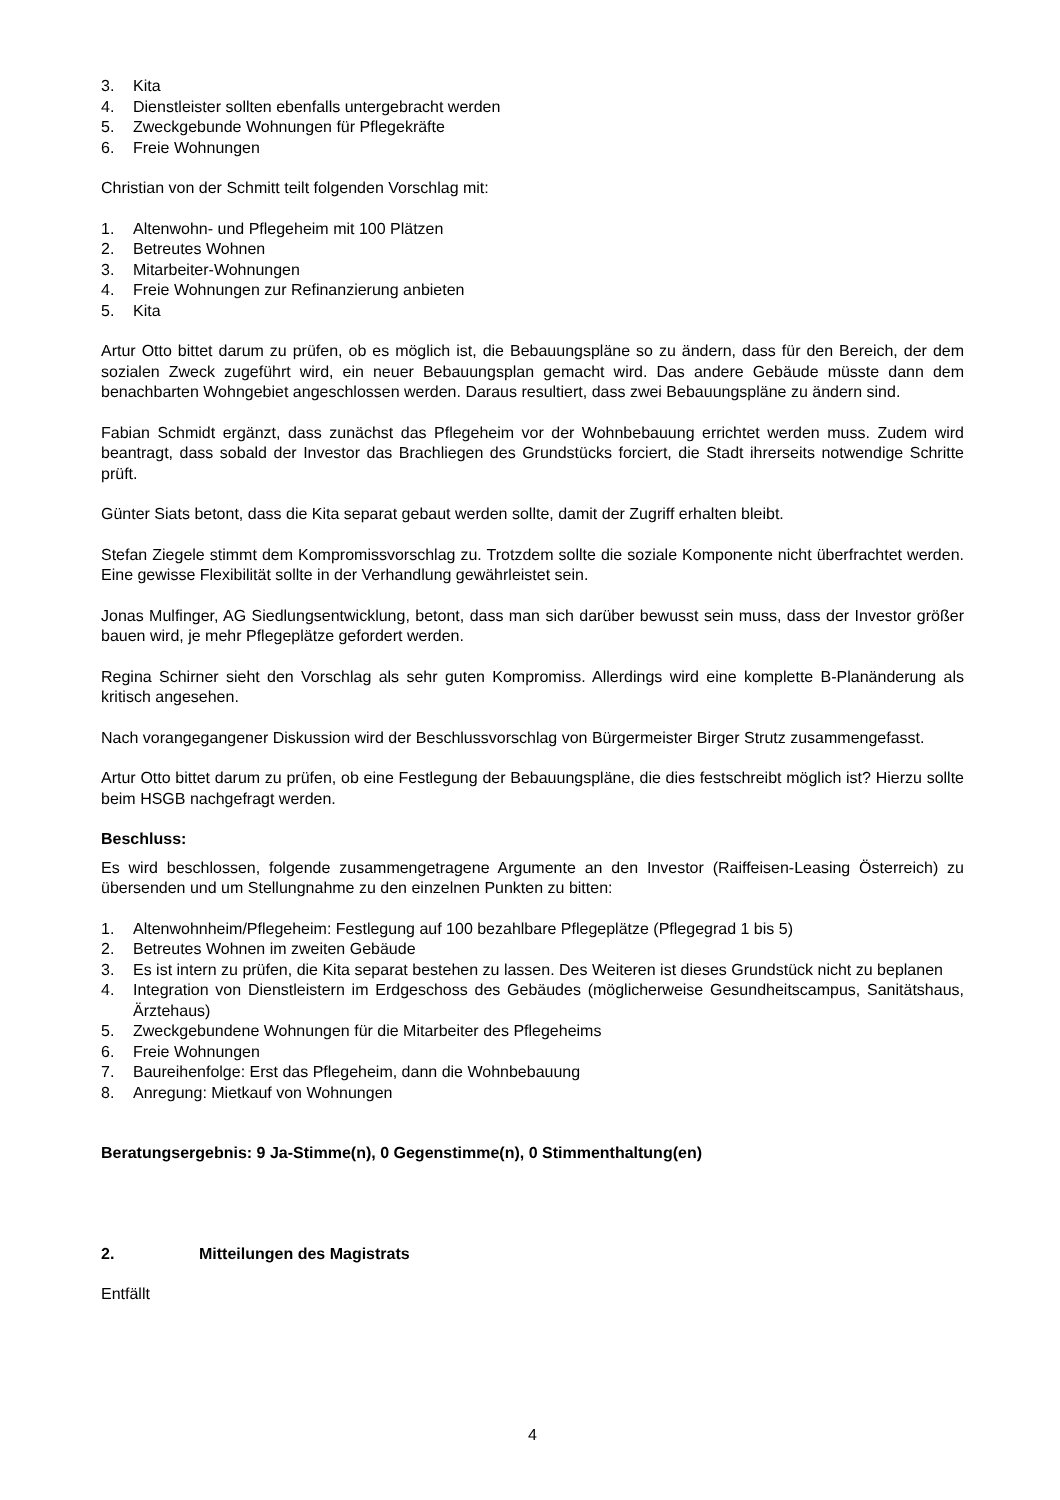3. Kita
4. Dienstleister sollten ebenfalls untergebracht werden
5. Zweckgebunde Wohnungen für Pflegekräfte
6. Freie Wohnungen
Christian von der Schmitt teilt folgenden Vorschlag mit:
1. Altenwohn- und Pflegeheim mit 100 Plätzen
2. Betreutes Wohnen
3. Mitarbeiter-Wohnungen
4. Freie Wohnungen zur Refinanzierung anbieten
5. Kita
Artur Otto bittet darum zu prüfen, ob es möglich ist, die Bebauungspläne so zu ändern, dass für den Bereich, der dem sozialen Zweck zugeführt wird, ein neuer Bebauungsplan gemacht wird. Das andere Gebäude müsste dann dem benachbarten Wohngebiet angeschlossen werden. Daraus resultiert, dass zwei Bebauungspläne zu ändern sind.
Fabian Schmidt ergänzt, dass zunächst das Pflegeheim vor der Wohnbebauung errichtet werden muss. Zudem wird beantragt, dass sobald der Investor das Brachliegen des Grundstücks forciert, die Stadt ihrerseits notwendige Schritte prüft.
Günter Siats betont, dass die Kita separat gebaut werden sollte, damit der Zugriff erhalten bleibt.
Stefan Ziegele stimmt dem Kompromissvorschlag zu. Trotzdem sollte die soziale Komponente nicht überfrachtet werden. Eine gewisse Flexibilität sollte in der Verhandlung gewährleistet sein.
Jonas Mulfinger, AG Siedlungsentwicklung, betont, dass man sich darüber bewusst sein muss, dass der Investor größer bauen wird, je mehr Pflegeplätze gefordert werden.
Regina Schirner sieht den Vorschlag als sehr guten Kompromiss. Allerdings wird eine komplette B-Planänderung als kritisch angesehen.
Nach vorangegangener Diskussion wird der Beschlussvorschlag von Bürgermeister Birger Strutz zusammengefasst.
Artur Otto bittet darum zu prüfen, ob eine Festlegung der Bebauungspläne, die dies festschreibt möglich ist? Hierzu sollte beim HSGB nachgefragt werden.
Beschluss:
Es wird beschlossen, folgende zusammengetragene Argumente an den Investor (Raiffeisen-Leasing Österreich) zu übersenden und um Stellungnahme zu den einzelnen Punkten zu bitten:
1. Altenwohnheim/Pflegeheim: Festlegung auf 100 bezahlbare Pflegeplätze (Pflegegrad 1 bis 5)
2. Betreutes Wohnen im zweiten Gebäude
3. Es ist intern zu prüfen, die Kita separat bestehen zu lassen. Des Weiteren ist dieses Grundstück nicht zu beplanen
4. Integration von Dienstleistern im Erdgeschoss des Gebäudes (möglicherweise Gesundheitscampus, Sanitätshaus, Ärztehaus)
5. Zweckgebundene Wohnungen für die Mitarbeiter des Pflegeheims
6. Freie Wohnungen
7. Baureihenfolge: Erst das Pflegeheim, dann die Wohnbebauung
8. Anregung: Mietkauf von Wohnungen
Beratungsergebnis: 9 Ja-Stimme(n), 0 Gegenstimme(n), 0 Stimmenthaltung(en)
2. Mitteilungen des Magistrats
Entfällt
4